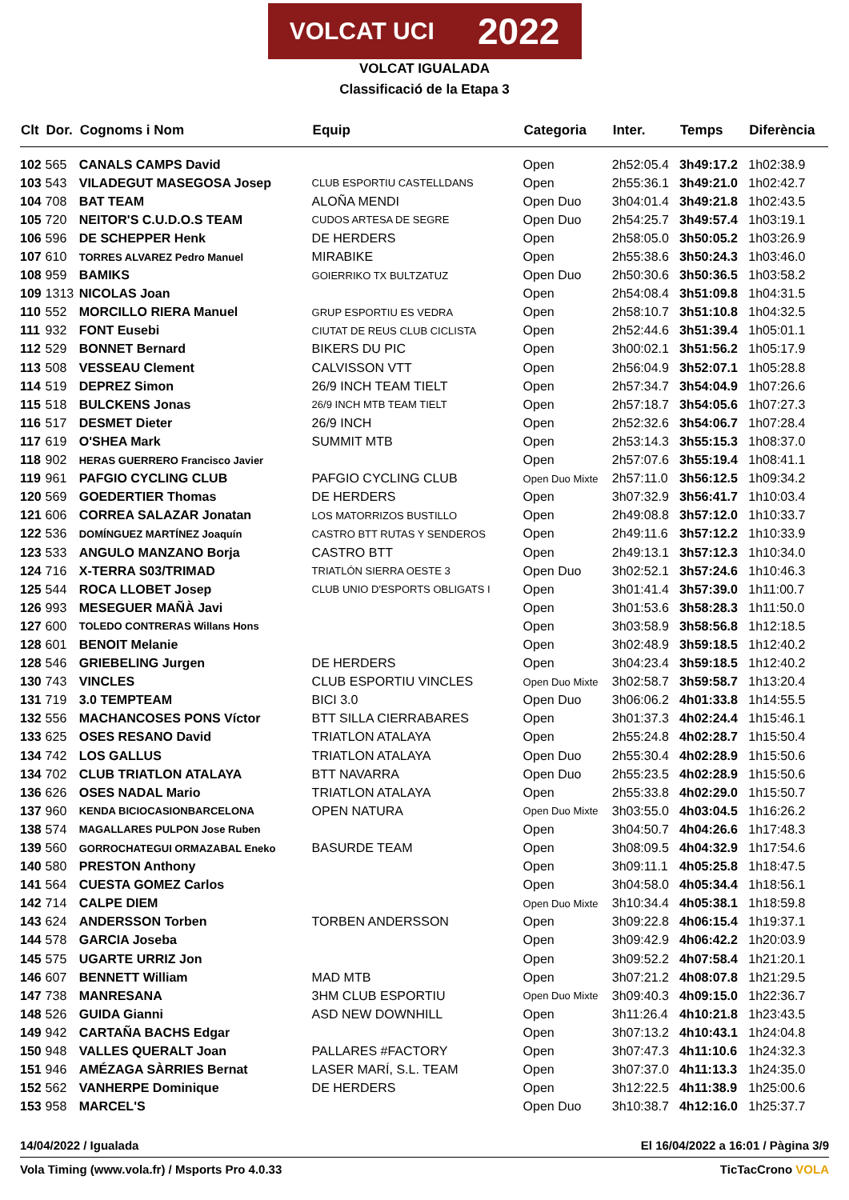VOLCAT UCI 2022
VOLCAT IGUALADA
Classificació de la Etapa 3
| Clt | Dor. | Cognoms i Nom | Equip | Categoria | Inter. | Temps | Diferència |
| --- | --- | --- | --- | --- | --- | --- | --- |
| 102 | 565 | CANALS CAMPS David | | Open | 2h52:05.4 | 3h49:17.2 | 1h02:38.9 |
| 103 | 543 | VILADEGUT MASEGOSA Josep | CLUB ESPORTIU CASTELLDANS | Open | 2h55:36.1 | 3h49:21.0 | 1h02:42.7 |
| 104 | 708 | BAT TEAM | ALOÑA MENDI | Open Duo | 3h04:01.4 | 3h49:21.8 | 1h02:43.5 |
| 105 | 720 | NEITOR'S C.U.D.O.S TEAM | CUDOS ARTESA DE SEGRE | Open Duo | 2h54:25.7 | 3h49:57.4 | 1h03:19.1 |
| 106 | 596 | DE SCHEPPER Henk | DE HERDERS | Open | 2h58:05.0 | 3h50:05.2 | 1h03:26.9 |
| 107 | 610 | TORRES ALVAREZ Pedro Manuel | MIRABIKE | Open | 2h55:38.6 | 3h50:24.3 | 1h03:46.0 |
| 108 | 959 | BAMIKS | GOIERRIKO TX BULTZATUZ | Open Duo | 2h50:30.6 | 3h50:36.5 | 1h03:58.2 |
| 109 | 1313 | NICOLAS Joan | | Open | 2h54:08.4 | 3h51:09.8 | 1h04:31.5 |
| 110 | 552 | MORCILLO RIERA Manuel | GRUP ESPORTIU ES VEDRA | Open | 2h58:10.7 | 3h51:10.8 | 1h04:32.5 |
| 111 | 932 | FONT Eusebi | CIUTAT DE REUS CLUB CICLISTA | Open | 2h52:44.6 | 3h51:39.4 | 1h05:01.1 |
| 112 | 529 | BONNET Bernard | BIKERS DU PIC | Open | 3h00:02.1 | 3h51:56.2 | 1h05:17.9 |
| 113 | 508 | VESSEAU Clement | CALVISSON VTT | Open | 2h56:04.9 | 3h52:07.1 | 1h05:28.8 |
| 114 | 519 | DEPREZ Simon | 26/9 INCH TEAM TIELT | Open | 2h57:34.7 | 3h54:04.9 | 1h07:26.6 |
| 115 | 518 | BULCKENS Jonas | 26/9 INCH MTB TEAM TIELT | Open | 2h57:18.7 | 3h54:05.6 | 1h07:27.3 |
| 116 | 517 | DESMET Dieter | 26/9 INCH | Open | 2h52:32.6 | 3h54:06.7 | 1h07:28.4 |
| 117 | 619 | O'SHEA Mark | SUMMIT MTB | Open | 2h53:14.3 | 3h55:15.3 | 1h08:37.0 |
| 118 | 902 | HERAS GUERRERO Francisco Javier | | Open | 2h57:07.6 | 3h55:19.4 | 1h08:41.1 |
| 119 | 961 | PAFGIO CYCLING CLUB | PAFGIO CYCLING CLUB | Open Duo Mixte | 2h57:11.0 | 3h56:12.5 | 1h09:34.2 |
| 120 | 569 | GOEDERTIER Thomas | DE HERDERS | Open | 3h07:32.9 | 3h56:41.7 | 1h10:03.4 |
| 121 | 606 | CORREA SALAZAR Jonatan | LOS MATORRIZOS BUSTILLO | Open | 2h49:08.8 | 3h57:12.0 | 1h10:33.7 |
| 122 | 536 | DOMÍNGUEZ MARTÍNEZ Joaquín | CASTRO BTT RUTAS Y SENDEROS | Open | 2h49:11.6 | 3h57:12.2 | 1h10:33.9 |
| 123 | 533 | ANGULO MANZANO Borja | CASTRO BTT | Open | 2h49:13.1 | 3h57:12.3 | 1h10:34.0 |
| 124 | 716 | X-TERRA S03/TRIMAD | TRIATLÓN SIERRA OESTE 3 | Open Duo | 3h02:52.1 | 3h57:24.6 | 1h10:46.3 |
| 125 | 544 | ROCA LLOBET Josep | CLUB UNIO D'ESPORTS OBLIGATS I | Open | 3h01:41.4 | 3h57:39.0 | 1h11:00.7 |
| 126 | 993 | MESEGUER MAÑÀ Javi | | Open | 3h01:53.6 | 3h58:28.3 | 1h11:50.0 |
| 127 | 600 | TOLEDO CONTRERAS Willans Hons | | Open | 3h03:58.9 | 3h58:56.8 | 1h12:18.5 |
| 128 | 601 | BENOIT Melanie | | Open | 3h02:48.9 | 3h59:18.5 | 1h12:40.2 |
| 128 | 546 | GRIEBELING Jurgen | DE HERDERS | Open | 3h04:23.4 | 3h59:18.5 | 1h12:40.2 |
| 130 | 743 | VINCLES | CLUB ESPORTIU VINCLES | Open Duo Mixte | 3h02:58.7 | 3h59:58.7 | 1h13:20.4 |
| 131 | 719 | 3.0 TEMPTEAM | BICI 3.0 | Open Duo | 3h06:06.2 | 4h01:33.8 | 1h14:55.5 |
| 132 | 556 | MACHANCOSES PONS Víctor | BTT SILLA CIERRABARES | Open | 3h01:37.3 | 4h02:24.4 | 1h15:46.1 |
| 133 | 625 | OSES RESANO David | TRIATLON ATALAYA | Open | 2h55:24.8 | 4h02:28.7 | 1h15:50.4 |
| 134 | 742 | LOS GALLUS | TRIATLON ATALAYA | Open Duo | 2h55:30.4 | 4h02:28.9 | 1h15:50.6 |
| 134 | 702 | CLUB TRIATLON ATALAYA | BTT NAVARRA | Open Duo | 2h55:23.5 | 4h02:28.9 | 1h15:50.6 |
| 136 | 626 | OSES NADAL Mario | TRIATLON ATALAYA | Open | 2h55:33.8 | 4h02:29.0 | 1h15:50.7 |
| 137 | 960 | KENDA BICIOCASIONBARCELONA | OPEN NATURA | Open Duo Mixte | 3h03:55.0 | 4h03:04.5 | 1h16:26.2 |
| 138 | 574 | MAGALLARES PULPON Jose Ruben | | Open | 3h04:50.7 | 4h04:26.6 | 1h17:48.3 |
| 139 | 560 | GORROCHATEGUI ORMAZABAL Eneko | BASURDE TEAM | Open | 3h08:09.5 | 4h04:32.9 | 1h17:54.6 |
| 140 | 580 | PRESTON Anthony | | Open | 3h09:11.1 | 4h05:25.8 | 1h18:47.5 |
| 141 | 564 | CUESTA GOMEZ Carlos | | Open | 3h04:58.0 | 4h05:34.4 | 1h18:56.1 |
| 142 | 714 | CALPE DIEM | | Open Duo Mixte | 3h10:34.4 | 4h05:38.1 | 1h18:59.8 |
| 143 | 624 | ANDERSSON Torben | TORBEN ANDERSSON | Open | 3h09:22.8 | 4h06:15.4 | 1h19:37.1 |
| 144 | 578 | GARCIA Joseba | | Open | 3h09:42.9 | 4h06:42.2 | 1h20:03.9 |
| 145 | 575 | UGARTE URRIZ Jon | | Open | 3h09:52.2 | 4h07:58.4 | 1h21:20.1 |
| 146 | 607 | BENNETT William | MAD MTB | Open | 3h07:21.2 | 4h08:07.8 | 1h21:29.5 |
| 147 | 738 | MANRESANA | 3HM CLUB ESPORTIU | Open Duo Mixte | 3h09:40.3 | 4h09:15.0 | 1h22:36.7 |
| 148 | 526 | GUIDA Gianni | ASD NEW DOWNHILL | Open | 3h11:26.4 | 4h10:21.8 | 1h23:43.5 |
| 149 | 942 | CARTAÑA BACHS Edgar | | Open | 3h07:13.2 | 4h10:43.1 | 1h24:04.8 |
| 150 | 948 | VALLES QUERALT Joan | PALLARES #FACTORY | Open | 3h07:47.3 | 4h11:10.6 | 1h24:32.3 |
| 151 | 946 | AMÉZAGA SÀRRIES Bernat | LASER MARÍ, S.L. TEAM | Open | 3h07:37.0 | 4h11:13.3 | 1h24:35.0 |
| 152 | 562 | VANHERPE Dominique | DE HERDERS | Open | 3h12:22.5 | 4h11:38.9 | 1h25:00.6 |
| 153 | 958 | MARCEL'S | | Open Duo | 3h10:38.7 | 4h12:16.0 | 1h25:37.7 |
14/04/2022 / Igualada El 16/04/2022 a 16:01 / Pàgina 3/9
Vola Timing (www.vola.fr) / Msports Pro 4.0.33 TicTacCrono VOLA